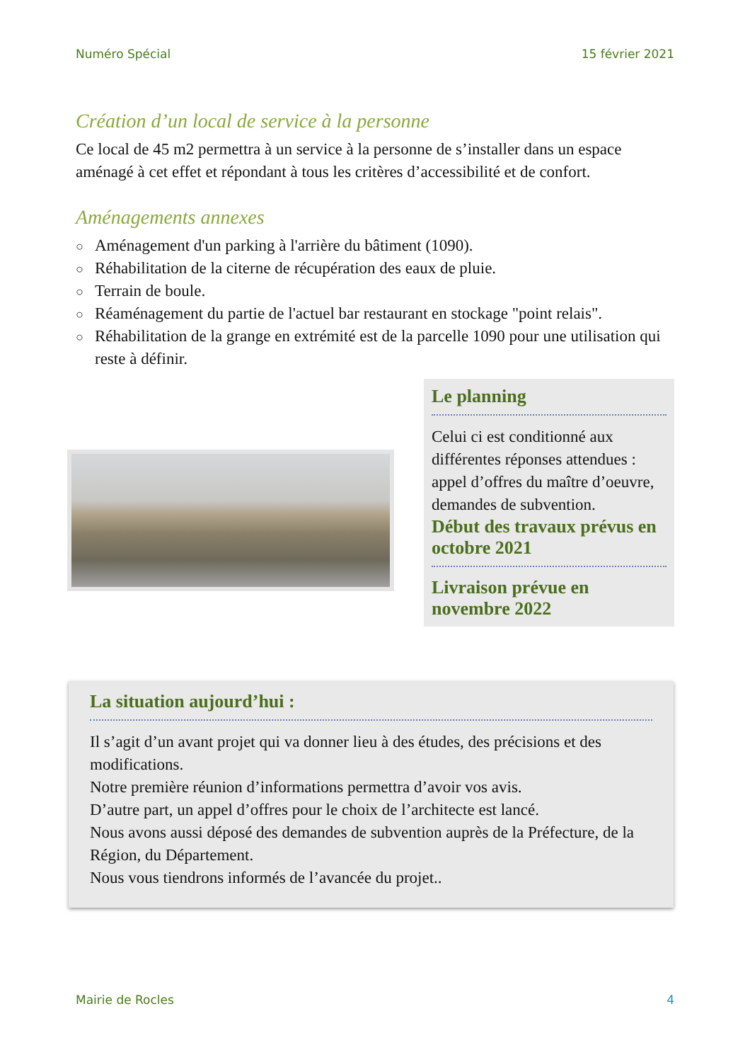Numéro Spécial 15 février 2021
Création d’un local de service à la personne
Ce local de 45 m2 permettra à un service à la personne de s’installer dans un espace aménagé à cet effet et répondant à tous les critères d’accessibilité et de confort.
Aménagements annexes
○ Aménagement d'un parking à l'arrière du bâtiment (1090).
○ Réhabilitation de la citerne de récupération des eaux de pluie.
○ Terrain de boule.
○ Réaménagement du partie de l'actuel bar restaurant en stockage "point relais".
○ Réhabilitation de la grange en extrémité est de la parcelle 1090 pour une utilisation qui reste à définir.
Le planning
Celui ci est conditionné aux différentes réponses attendues : appel d’offres du maître d’oeuvre, demandes de subvention.
Début des travaux prévus en octobre 2021
Livraison prévue en novembre 2022
La situation aujourd’hui :
Il s’agit d’un avant projet qui va donner lieu à des études, des précisions et des modifications.
Notre première réunion d’informations permettra d’avoir vos avis.
D’autre part, un appel d’offres pour le choix de l’architecte est lancé.
Nous avons aussi déposé des demandes de subvention auprès de la Préfecture, de la Région, du Département.
Nous vous tiendrons informés de l’avancée du projet..
Mairie de Rocles 4